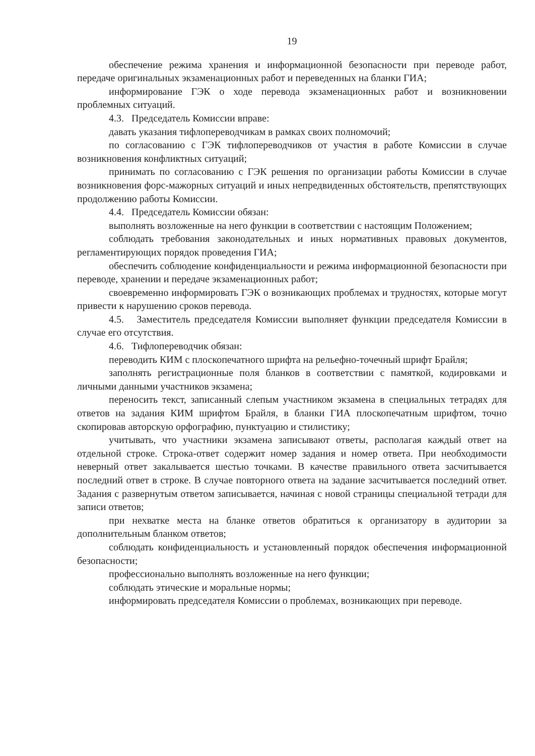19
обеспечение режима хранения и информационной безопасности при переводе работ, передаче оригинальных экзаменационных работ и переведенных на бланки ГИА;
информирование ГЭК о ходе перевода экзаменационных работ и возникновении проблемных ситуаций.
4.3. Председатель Комиссии вправе:
давать указания тифлопереводчикам в рамках своих полномочий;
по согласованию с ГЭК тифлопереводчиков от участия в работе Комиссии в случае возникновения конфликтных ситуаций;
принимать по согласованию с ГЭК решения по организации работы Комиссии в случае возникновения форс-мажорных ситуаций и иных непредвиденных обстоятельств, препятствующих продолжению работы Комиссии.
4.4. Председатель Комиссии обязан:
выполнять возложенные на него функции в соответствии с настоящим Положением;
соблюдать требования законодательных и иных нормативных правовых документов, регламентирующих порядок проведения ГИА;
обеспечить соблюдение конфиденциальности и режима информационной безопасности при переводе, хранении и передаче экзаменационных работ;
своевременно информировать ГЭК о возникающих проблемах и трудностях, которые могут привести к нарушению сроков перевода.
4.5. Заместитель председателя Комиссии выполняет функции председателя Комиссии в случае его отсутствия.
4.6. Тифлопереводчик обязан:
переводить КИМ с плоскопечатного шрифта на рельефно-точечный шрифт Брайля;
заполнять регистрационные поля бланков в соответствии с памяткой, кодировками и личными данными участников экзамена;
переносить текст, записанный слепым участником экзамена в специальных тетрадях для ответов на задания КИМ шрифтом Брайля, в бланки ГИА плоскопечатным шрифтом, точно скопировав авторскую орфографию, пунктуацию и стилистику;
учитывать, что участники экзамена записывают ответы, располагая каждый ответ на отдельной строке. Строка-ответ содержит номер задания и номер ответа. При необходимости неверный ответ закалывается шестью точками. В качестве правильного ответа засчитывается последний ответ в строке. В случае повторного ответа на задание засчитывается последний ответ. Задания с развернутым ответом записывается, начиная с новой страницы специальной тетради для записи ответов;
при нехватке места на бланке ответов обратиться к организатору в аудитории за дополнительным бланком ответов;
соблюдать конфиденциальность и установленный порядок обеспечения информационной безопасности;
профессионально выполнять возложенные на него функции;
соблюдать этические и моральные нормы;
информировать председателя Комиссии о проблемах, возникающих при переводе.